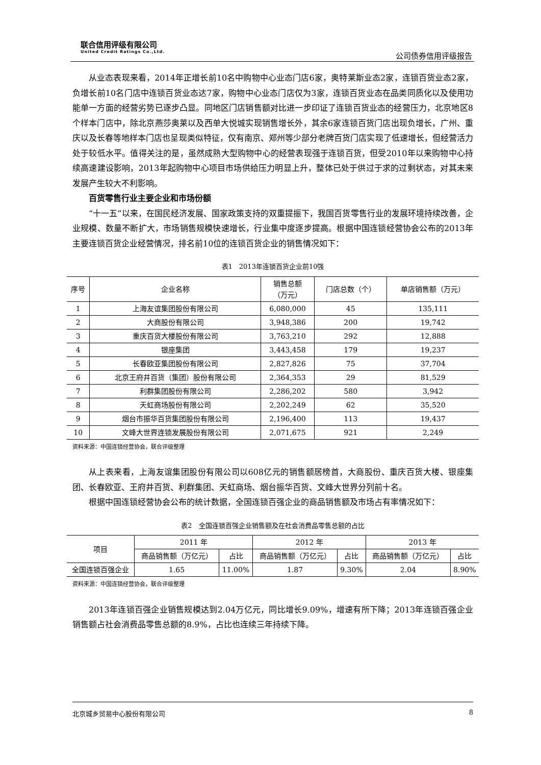联合信用评级有限公司
United Credit Ratings Co.,Ltd.
公司债券信用评级报告
从业态表现来看，2014年正增长前10名中购物中心业态门店6家，奥特莱斯业态2家，连锁百货业态2家，负增长前10名门店中连锁百货业态达7家，购物中心业态门店仅为3家，连锁百货业态在品类同质化以及使用功能单一方面的经营劣势已逐步凸显。同地区门店销售额对比进一步印证了连锁百货业态的经营压力，北京地区8个样本门店中，除北京燕莎奥莱以及西单大悦城实现销售增长外，其余6家连锁百货门店出现负增长，广州、重庆以及长春等地样本门店也呈现类似特征，仅有南京、郑州等少部分老牌百货门店实现了低速增长，但经营活力处于较低水平。值得关注的是，虽然成熟大型购物中心的经营表现强于连锁百货，但受2010年以来购物中心持续高速建设影响，2013年起购物中心项目市场供给压力明显上升，整体已处于供过于求的过剩状态，对其未来发展产生较大不利影响。
百货零售行业主要企业和市场份额
“十一五”以来，在国民经济发展、国家政策支持的双重提振下，我国百货零售行业的发展环境持续改善，企业规模、数量不断扩大，市场销售规模快速增长，行业集中度逐步提高。根据中国连锁经营协会公布的2013年主要连锁百货企业经营情况，排名前10位的连锁百货企业的销售情况如下：
表1　2013年连锁百货企业前10强
| 序号 | 企业名称 | 销售总额 （万元） | 门店总数（个） | 单店销售额（万元） |
| --- | --- | --- | --- | --- |
| 1 | 上海友谊集团股份有限公司 | 6,080,000 | 45 | 135,111 |
| 2 | 大商股份有限公司 | 3,948,386 | 200 | 19,742 |
| 3 | 重庆百货大楼股份有限公司 | 3,763,210 | 292 | 12,888 |
| 4 | 银座集团 | 3,443,458 | 179 | 19,237 |
| 5 | 长春欧亚集团股份有限公司 | 2,827,826 | 75 | 37,704 |
| 6 | 北京王府井百货（集团）股份有限公司 | 2,364,353 | 29 | 81,529 |
| 7 | 利群集团股份有限公司 | 2,286,202 | 580 | 3,942 |
| 8 | 天虹商场股份有限公司 | 2,202,249 | 62 | 35,520 |
| 9 | 烟台市振华百货集团股份有限公司 | 2,196,400 | 113 | 19,437 |
| 10 | 文峰大世界连锁发展股份有限公司 | 2,071,675 | 921 | 2,249 |
资料来源：中国连锁经营协会，联合评级整理
从上表来看，上海友谊集团股份有限公司以608亿元的销售额居榜首，大商股份、重庆百货大楼、银座集团、长春欧亚、王府井百货、利群集团、天虹商场、烟台振华百货、文峰大世界分列前十名。
根据中国连锁经营协会公布的统计数据，全国连锁百强企业的商品销售额及市场占有率情况如下：
表2　全国连锁百强企业销售额及在社会消费品零售总额的占比
| 项目 | 2011 年 | | 2012 年 | | 2013 年 | |
| --- | --- | --- | --- | --- | --- | --- |
| | 商品销售额（万亿元） | 占比 | 商品销售额（万亿元） | 占比 | 商品销售额（万亿元） | 占比 |
| 全国连锁百强企业 | 1.65 | 11.00% | 1.87 | 9.30% | 2.04 | 8.90% |
资料来源：中国连锁经营协会，联合评级整理
2013年连锁百强企业销售规模达到2.04万亿元，同比增长9.09%，增速有所下降；2013年连锁百强企业销售额占社会消费品零售总额的8.9%，占比也连续三年持续下降。
北京城乡贸易中心股份有限公司 8